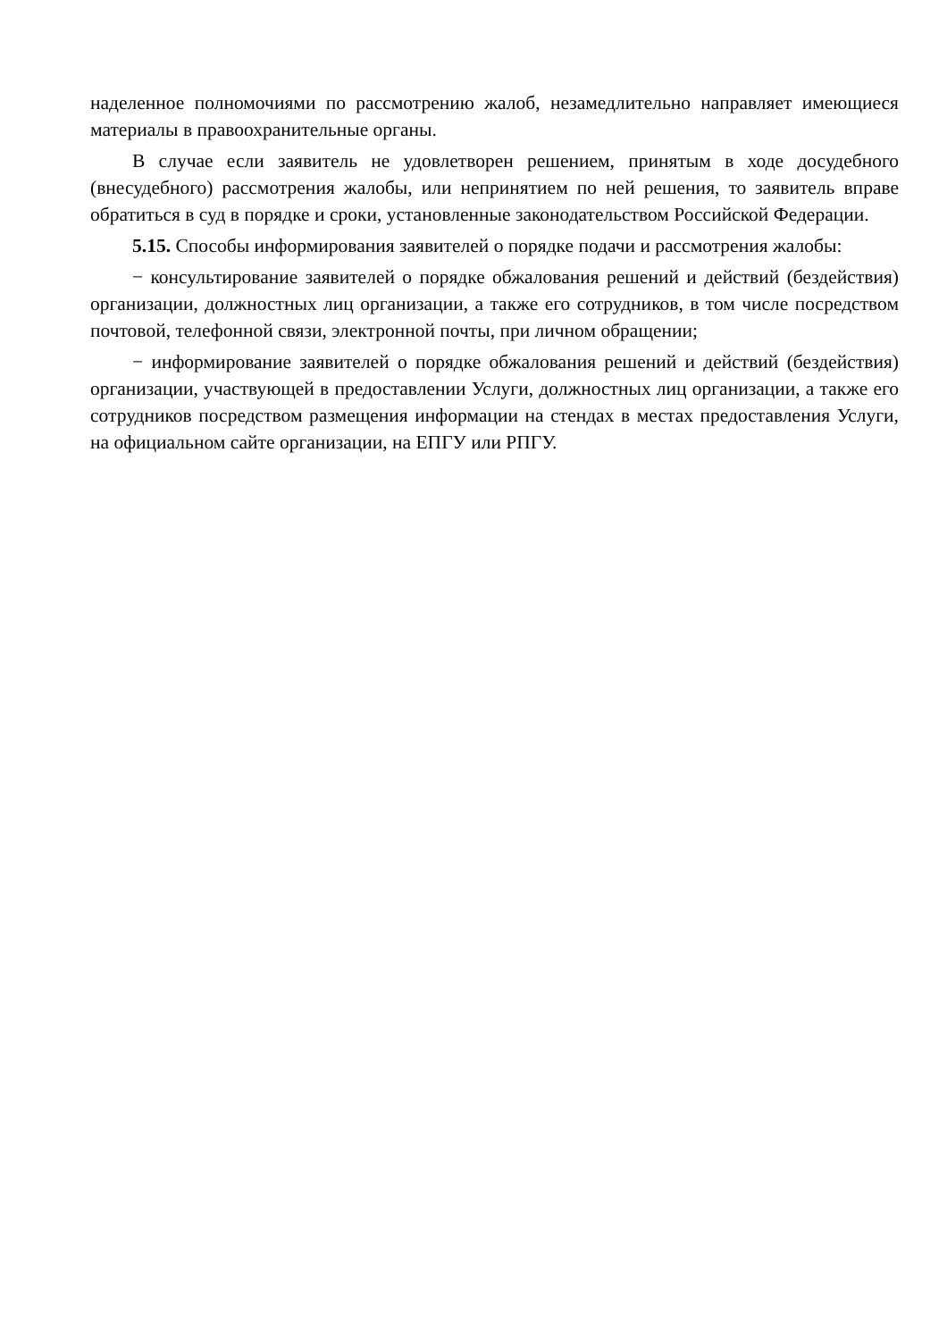наделенное полномочиями по рассмотрению жалоб, незамедлительно направляет имеющиеся материалы в правоохранительные органы.
В случае если заявитель не удовлетворен решением, принятым в ходе досудебного (внесудебного) рассмотрения жалобы, или непринятием по ней решения, то заявитель вправе обратиться в суд в порядке и сроки, установленные законодательством Российской Федерации.
5.15. Способы информирования заявителей о порядке подачи и рассмотрения жалобы:
− консультирование заявителей о порядке обжалования решений и действий (бездействия) организации, должностных лиц организации, а также его сотрудников, в том числе посредством почтовой, телефонной связи, электронной почты, при личном обращении;
− информирование заявителей о порядке обжалования решений и действий (бездействия) организации, участвующей в предоставлении Услуги, должностных лиц организации, а также его сотрудников посредством размещения информации на стендах в местах предоставления Услуги, на официальном сайте организации, на ЕПГУ или РПГУ.